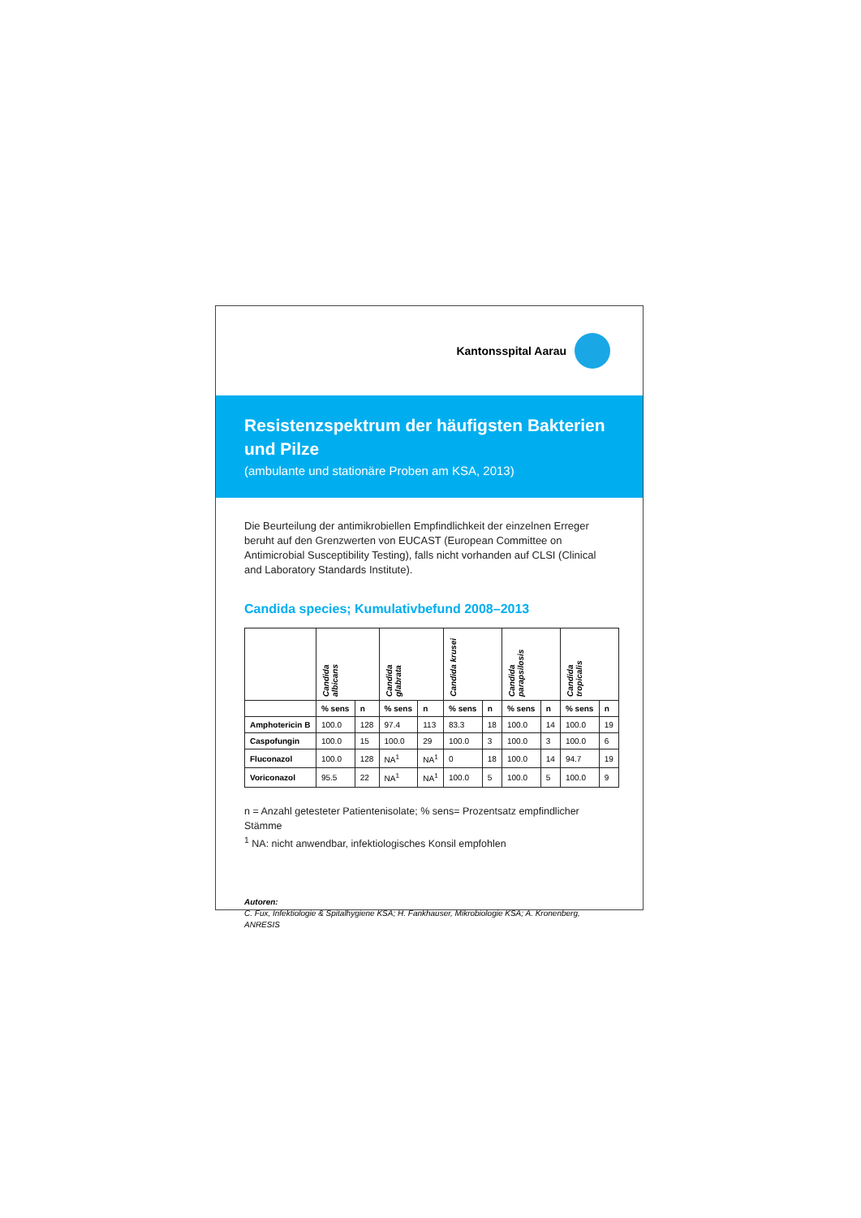Kantonsspital Aarau
Resistenzspektrum der häufigsten Bakterien und Pilze
(ambulante und stationäre Proben am KSA, 2013)
Die Beurteilung der antimikrobiellen Empfindlichkeit der einzelnen Erreger beruht auf den Grenzwerten von EUCAST (European Committee on Antimicrobial Susceptibility Testing), falls nicht vorhanden auf CLSI (Clinical and Laboratory Standards Institute).
Candida species; Kumulativbefund 2008–2013
| | Candida albicans | | Candida glabrata | | Candida krusei | | Candida parapsilosis | | Candida tropicalis | |
| --- | --- | --- | --- | --- | --- | --- | --- | --- | --- | --- |
| | % sens | n | % sens | n | % sens | n | % sens | n | % sens | n |
| Amphotericin B | 100.0 | 128 | 97.4 | 113 | 83.3 | 18 | 100.0 | 14 | 100.0 | 19 |
| Caspofungin | 100.0 | 15 | 100.0 | 29 | 100.0 | 3 | 100.0 | 3 | 100.0 | 6 |
| Fluconazol | 100.0 | 128 | NA<sup>1</sup> | NA<sup>1</sup> | 0 | 18 | 100.0 | 14 | 94.7 | 19 |
| Voriconazol | 95.5 | 22 | NA<sup>1</sup> | NA<sup>1</sup> | 100.0 | 5 | 100.0 | 5 | 100.0 | 9 |
n = Anzahl getesteter Patientenisolate; % sens= Prozentsatz empfindlicher Stämme
<sup>1</sup> NA: nicht anwendbar, infektiologisches Konsil empfohlen
Autoren:
C. Fux, Infektiologie & Spitalhygiene KSA; H. Fankhauser, Mikrobiologie KSA; A. Kronenberg, ANRESIS